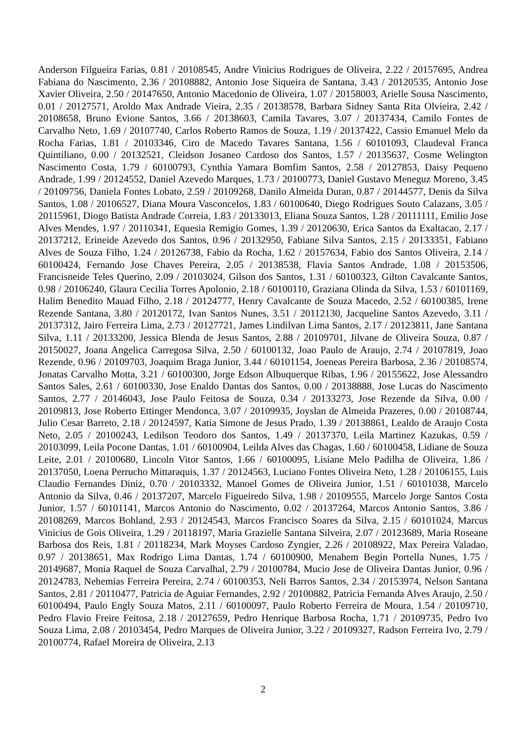Anderson Filgueira Farias, 0.81 / 20108545, Andre Vinicius Rodrigues de Oliveira, 2.22 / 20157695, Andrea Fabiana do Nascimento, 2.36 / 20108882, Antonio Jose Siqueira de Santana, 3.43 / 20120535, Antonio Jose Xavier Oliveira, 2.50 / 20147650, Antonio Macedonio de Oliveira, 1.07 / 20158003, Arielle Sousa Nascimento, 0.01 / 20127571, Aroldo Max Andrade Vieira, 2.35 / 20138578, Barbara Sidney Santa Rita Olvieira, 2.42 / 20108658, Bruno Evione Santos, 3.66 / 20138603, Camila Tavares, 3.07 / 20137434, Camilo Fontes de Carvalho Neto, 1.69 / 20107740, Carlos Roberto Ramos de Souza, 1.19 / 20137422, Cassio Emanuel Melo da Rocha Farias, 1.81 / 20103346, Ciro de Macedo Tavares Santana, 1.56 / 60101093, Claudeval Franca Quintiliano, 0.00 / 20132521, Cleidson Josaneo Cardoso dos Santos, 1.57 / 20135637, Cosme Welington Nascimento Costa, 1.79 / 60100793, Cynthia Yamara Bomfim Santos, 2.58 / 20127853, Daisy Pequeno Andrade, 1.99 / 20124552, Daniel Azevedo Marques, 1.73 / 20100773, Daniel Gustavo Meneguz Moreno, 3.45 / 20109756, Daniela Fontes Lobato, 2.59 / 20109268, Danilo Almeida Duran, 0.87 / 20144577, Denis da Silva Santos, 1.08 / 20106527, Diana Moura Vasconcelos, 1.83 / 60100640, Diego Rodrigues Souto Calazans, 3.05 / 20115961, Diogo Batista Andrade Correia, 1.83 / 20133013, Eliana Souza Santos, 1.28 / 20111111, Emilio Jose Alves Mendes, 1.97 / 20110341, Equesia Remigio Gomes, 1.39 / 20120630, Erica Santos da Exaltacao, 2.17 / 20137212, Erineide Azevedo dos Santos, 0.96 / 20132950, Fabiane Silva Santos, 2.15 / 20133351, Fabiano Alves de Souza Filho, 1.24 / 20126738, Fabio da Rocha, 1.62 / 20157634, Fabio dos Santos Oliveira, 2.14 / 60100424, Fernando Jose Chaves Pereira, 2.05 / 20138538, Flavia Santos Andrade, 1.08 / 20153506, Francisneide Teles Querino, 2.09 / 20103024, Gilson dos Santos, 1.31 / 60100323, Gilton Cavalcante Santos, 0.98 / 20106240, Glaura Cecilia Torres Apolonio, 2.18 / 60100110, Graziana Olinda da Silva, 1.53 / 60101169, Halim Benedito Mauad Filho, 2.18 / 20124777, Henry Cavalcante de Souza Macedo, 2.52 / 60100385, Irene Rezende Santana, 3.80 / 20120172, Ivan Santos Nunes, 3.51 / 20112130, Jacqueline Santos Azevedo, 3.11 / 20137312, Jairo Ferreira Lima, 2.73 / 20127721, James Lindilvan Lima Santos, 2.17 / 20123811, Jane Santana Silva, 1.11 / 20133200, Jessica Blenda de Jesus Santos, 2.88 / 20109701, Jilvane de Oliveira Souza, 0.87 / 20150027, Joana Angelica Carregosa Silva, 2.50 / 60100132, Joao Paulo de Araujo, 2.74 / 20107819, Joao Rezende, 0.96 / 20109703, Joaquim Braga Junior, 3.44 / 60101154, Joeneas Pereira Barbosa, 2.36 / 20108574, Jonatas Carvalho Motta, 3.21 / 60100300, Jorge Edson Albuquerque Ribas, 1.96 / 20155622, Jose Alessandro Santos Sales, 2.61 / 60100330, Jose Enaldo Dantas dos Santos, 0.00 / 20138888, Jose Lucas do Nascimento Santos, 2.77 / 20146043, Jose Paulo Feitosa de Souza, 0.34 / 20133273, Jose Rezende da Silva, 0.00 / 20109813, Jose Roberto Ettinger Mendonca, 3.07 / 20109935, Joyslan de Almeida Prazeres, 0.00 / 20108744, Julio Cesar Barreto, 2.18 / 20124597, Katia Simone de Jesus Prado, 1.39 / 20138861, Lealdo de Araujo Costa Neto, 2.05 / 20100243, Ledilson Teodoro dos Santos, 1.49 / 20137370, Leila Martinez Kazukas, 0.59 / 20103099, Leila Pocone Dantas, 1.01 / 60100904, Leilda Alves das Chagas, 1.60 / 60100458, Lidiane de Souza Leite, 2.01 / 20100680, Lincoln Vitor Santos, 1.66 / 60100095, Lisiane Melo Padilha de Oliveira, 1.86 / 20137050, Loena Perrucho Mittaraquis, 1.37 / 20124563, Luciano Fontes Oliveira Neto, 1.28 / 20106155, Luis Claudio Fernandes Diniz, 0.70 / 20103332, Manoel Gomes de Oliveira Junior, 1.51 / 60101038, Marcelo Antonio da Silva, 0.46 / 20137207, Marcelo Figueiredo Silva, 1.98 / 20109555, Marcelo Jorge Santos Costa Junior, 1.57 / 60101141, Marcos Antonio do Nascimento, 0.02 / 20137264, Marcos Antonio Santos, 3.86 / 20108269, Marcos Bohland, 2.93 / 20124543, Marcos Francisco Soares da Silva, 2.15 / 60101024, Marcus Vinicius de Gois Oliveira, 1.29 / 20118197, Maria Grazielle Santana Silveira, 2.07 / 20123689, Maria Roseane Barbosa dos Reis, 1.81 / 20118234, Mark Moyses Cardoso Zyngier, 2.26 / 20108922, Max Pereira Valadao, 0.97 / 20138651, Max Rodrigo Lima Dantas, 1.74 / 60100900, Menahem Begin Portella Nunes, 1.75 / 20149687, Monia Raquel de Souza Carvalhal, 2.79 / 20100784, Mucio Jose de Oliveira Dantas Junior, 0.96 / 20124783, Nehemias Ferreira Pereira, 2.74 / 60100353, Neli Barros Santos, 2.34 / 20153974, Nelson Santana Santos, 2.81 / 20110477, Patricia de Aguiar Fernandes, 2.92 / 20100882, Patricia Fernanda Alves Araujo, 2.50 / 60100494, Paulo Engly Souza Matos, 2.11 / 60100097, Paulo Roberto Ferreira de Moura, 1.54 / 20109710, Pedro Flavio Freire Feitosa, 2.18 / 20127659, Pedro Henrique Barbosa Rocha, 1.71 / 20109735, Pedro Ivo Souza Lima, 2.08 / 20103454, Pedro Marques de Oliveira Junior, 3.22 / 20109327, Radson Ferreira Ivo, 2.79 / 20100774, Rafael Moreira de Oliveira, 2.13
2